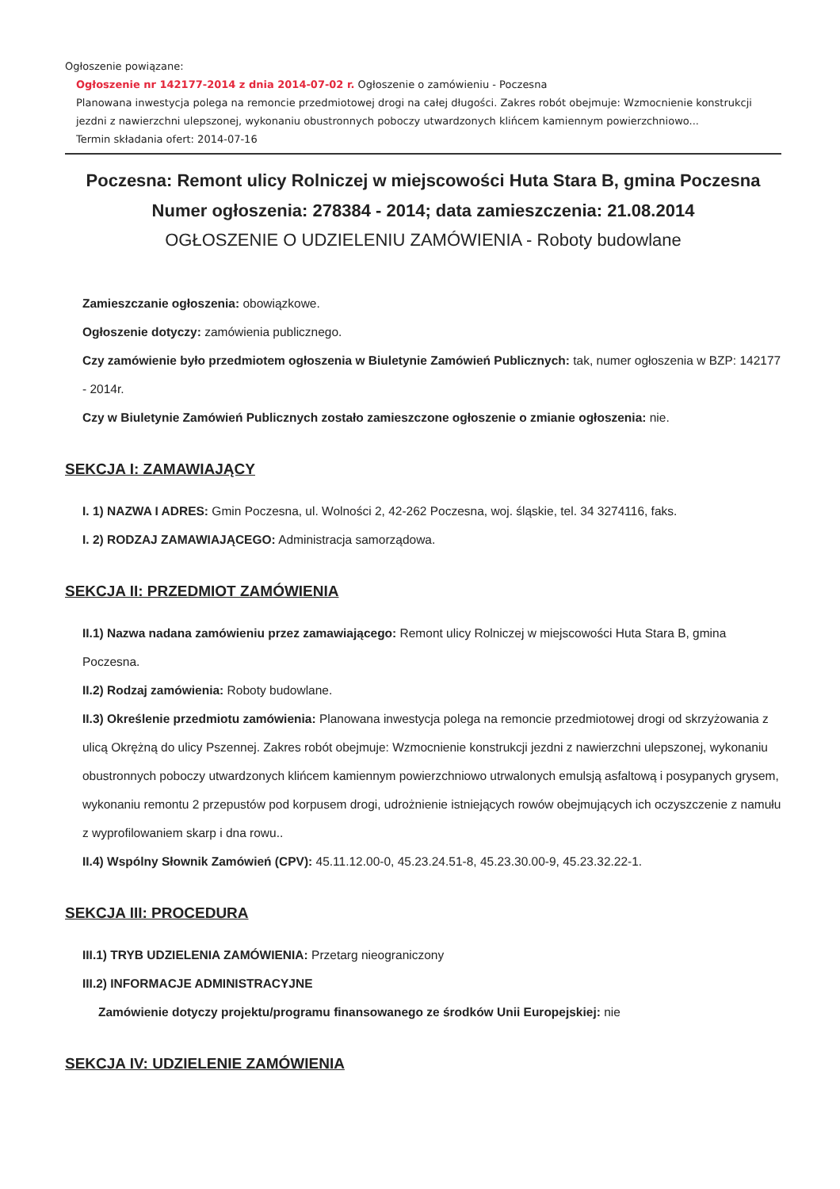Ogłoszenie powiązane:
Ogłoszenie nr 142177-2014 z dnia 2014-07-02 r. Ogłoszenie o zamówieniu - Poczesna
Planowana inwestycja polega na remoncie przedmiotowej drogi na całej długości. Zakres robót obejmuje: Wzmocnienie konstrukcji jezdni z nawierzchni ulepszonej, wykonaniu obustronnych poboczy utwardzonych klińcem kamiennym powierzchniowo...
Termin składania ofert: 2014-07-16
Poczesna: Remont ulicy Rolniczej w miejscowości Huta Stara B, gmina Poczesna
Numer ogłoszenia: 278384 - 2014; data zamieszczenia: 21.08.2014
OGŁOSZENIE O UDZIELENIU ZAMÓWIENIA - Roboty budowlane
Zamieszczanie ogłoszenia: obowiązkowe.
Ogłoszenie dotyczy: zamówienia publicznego.
Czy zamówienie było przedmiotem ogłoszenia w Biuletynie Zamówień Publicznych: tak, numer ogłoszenia w BZP: 142177 - 2014r.
Czy w Biuletynie Zamówień Publicznych zostało zamieszczone ogłoszenie o zmianie ogłoszenia: nie.
SEKCJA I: ZAMAWIAJĄCY
I. 1) NAZWA I ADRES: Gmin Poczesna, ul. Wolności 2, 42-262 Poczesna, woj. śląskie, tel. 34 3274116, faks.
I. 2) RODZAJ ZAMAWIAJĄCEGO: Administracja samorządowa.
SEKCJA II: PRZEDMIOT ZAMÓWIENIA
II.1) Nazwa nadana zamówieniu przez zamawiającego: Remont ulicy Rolniczej w miejscowości Huta Stara B, gmina Poczesna.
II.2) Rodzaj zamówienia: Roboty budowlane.
II.3) Określenie przedmiotu zamówienia: Planowana inwestycja polega na remoncie przedmiotowej drogi od skrzyżowania z ulicą Okrężną do ulicy Pszennej. Zakres robót obejmuje: Wzmocnienie konstrukcji jezdni z nawierzchni ulepszonej, wykonaniu obustronnych poboczy utwardzonych klińcem kamiennym powierzchniowo utrwalonych emulsją asfaltową i posypanych grysem, wykonaniu remontu 2 przepustów pod korpusem drogi, udrożnienie istniejących rowów obejmujących ich oczyszczenie z namułu z wyprofilowaniem skarp i dna rowu..
II.4) Wspólny Słownik Zamówień (CPV): 45.11.12.00-0, 45.23.24.51-8, 45.23.30.00-9, 45.23.32.22-1.
SEKCJA III: PROCEDURA
III.1) TRYB UDZIELENIA ZAMÓWIENIA: Przetarg nieograniczony
III.2) INFORMACJE ADMINISTRACYJNE
Zamówienie dotyczy projektu/programu finansowanego ze środków Unii Europejskiej: nie
SEKCJA IV: UDZIELENIE ZAMÓWIENIA